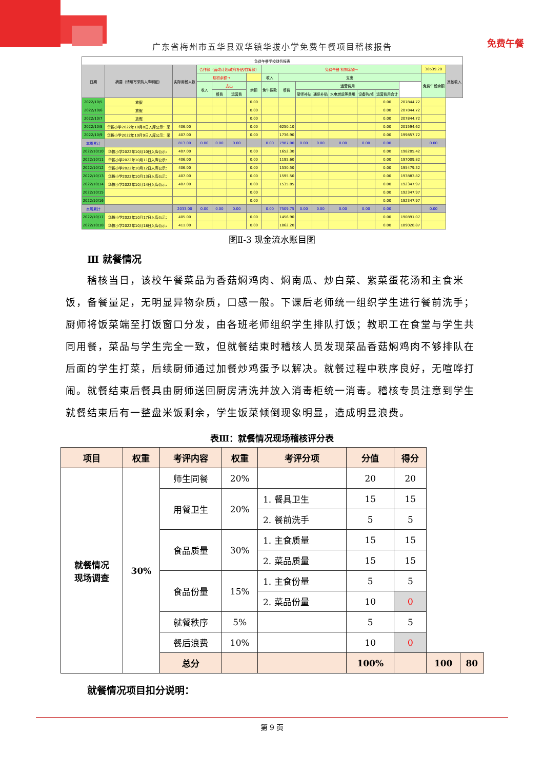免费午餐
广东省梅州市五华县双华镇华拔小学免费午餐项目稽核报告
| 免费午餐学校财务报表 | | | | | | | | | | | | | | | | |
| 日期 | 摘要（请填写采购入库明细） | 实际用餐人数 | 合作款（营改计划/政府补贴/自筹款） | | | | 免费午餐 初期余额→ | | | | | | | | 38539.20 | 其他收入 |
| | | | 期初余额→ | | | | 收入 | 支出 | | | | | | | 免费午餐余额 | |
| | | | 收入 | 支出 | | 余额 | 免午拨款 | 餐费 | 运营费用 | | | | | | | |
| | | | | 餐费 | 运营费 | | | | 厨师补贴 | 通讯补贴 | 水电燃运等费用 | 设备购/修 | 运营费用合计 | | | |
| 2022/10/5 | 放假 | | | | | 0.00 | | | | | | | 0.00 | 207844.72 | | |
| 2022/10/6 | 放假 | | | | | 0.00 | | | | | | | 0.00 | 207844.72 | | |
| 2022/10/7 | 放假 | | | | | 0.00 | | | | | | | 0.00 | 207844.72 | | |
| 2022/10/8 | 华拔小学2022年10月8日入库公示：采 | 406.00 | | | | 0.00 | | 6250.10 | | | | | 0.00 | 201594.62 | | |
| 2022/10/9 | 华拔小学2022年10月9日入库公示：采 | 407.00 | | | | 0.00 | | 1736.90 | | | | | 0.00 | 199857.72 | | |
| 本周累计 | | 813.00 | 0.00 | 0.00 | 0.00 | | 0.00 | 7987.00 | 0.00 | 0.00 | 0.00 | 0.00 | 0.00 | | 0.00 | |
| 2022/10/10 | 华拔小学2022年10月10日入库公示： | 407.00 | | | | 0.00 | | 1652.30 | | | | | 0.00 | 198205.42 | | |
| 2022/10/11 | 华拔小学2022年10月11日入库公示： | 406.00 | | | | 0.00 | | 1195.60 | | | | | 0.00 | 197009.82 | | |
| 2022/10/12 | 华拔小学2022年10月12日入库公示： | 406.00 | | | | 0.00 | | 1530.50 | | | | | 0.00 | 195479.32 | | |
| 2022/10/13 | 华拔小学2022年10月13日入库公示： | 407.00 | | | | 0.00 | | 1595.50 | | | | | 0.00 | 193883.82 | | |
| 2022/10/14 | 华拔小学2022年10月14日入库公示： | 407.00 | | | | 0.00 | | 1535.85 | | | | | 0.00 | 192347.97 | | |
| 2022/10/15 | | | | | | 0.00 | | | | | | | 0.00 | 192347.97 | | |
| 2022/10/16 | | | | | | 0.00 | | | | | | | 0.00 | 192347.97 | | |
| 本周累计 | | 2033.00 | 0.00 | 0.00 | 0.00 | | 0.00 | 7509.75 | 0.00 | 0.00 | 0.00 | 0.00 | 0.00 | | 0.00 | |
| 2022/10/17 | 华拔小学2022年10月17日入库公示： | 405.00 | | | | 0.00 | | 1456.90 | | | | | 0.00 | 190891.07 | | |
| 2022/10/18 | 华拔小学2022年10月18日入库公示： | 411.00 | | | | 0.00 | | 1862.20 | | | | | 0.00 | 189028.87 | | |
图Ⅱ-3 现金流水账目图
Ⅲ 就餐情况
稽核当日，该校午餐菜品为香菇焖鸡肉、焖南瓜、炒白菜、紫菜蛋花汤和主食米饭，备餐量足，无明显异物杂质，口感一般。下课后老师统一组织学生进行餐前洗手；厨师将饭菜端至打饭窗口分发，由各班老师组织学生排队打饭；教职工在食堂与学生共同用餐，菜品与学生完全一致，但就餐结束时稽核人员发现菜品香菇焖鸡肉不够排队在后面的学生打菜，后续厨师通过加餐炒鸡蛋予以解决。就餐过程中秩序良好，无喧哗打闹。就餐结束后餐具由厨师送回厨房清洗并放入消毒柜统一消毒。稽核专员注意到学生就餐结束后有一整盘米饭剩余，学生饭菜倾倒现象明显，造成明显浪费。
表Ⅲ：就餐情况现场稽核评分表
| 项目 | 权重 | 考评内容 | 权重 | 考评分项 | 分值 | 得分 | | |
| --- | --- | --- | --- | --- | --- | --- | --- | --- |
| 就餐情况 现场调查 | 30% | 师生同餐 | 20% | | 20 | 20 | | |
| | | 用餐卫生 | 20% | 1. 餐具卫生 | 15 | 15 | | |
| | | | | 2. 餐前洗手 | 5 | 5 | | |
| | | 食品质量 | 30% | 1. 主食质量 | 15 | 15 | | |
| | | | | 2. 菜品质量 | 15 | 15 | | |
| | | 食品份量 | 15% | 1. 主食份量 | 5 | 5 | | |
| | | | | 2. 菜品份量 | 10 | 0 | | |
| | | 就餐秩序 | 5% | | 5 | 5 | | |
| | | 餐后浪费 | 10% | | 10 | 0 | | |
| | | 总分 | | | 100% | | 100 | 80 |
就餐情况项目扣分说明：
第 9 页